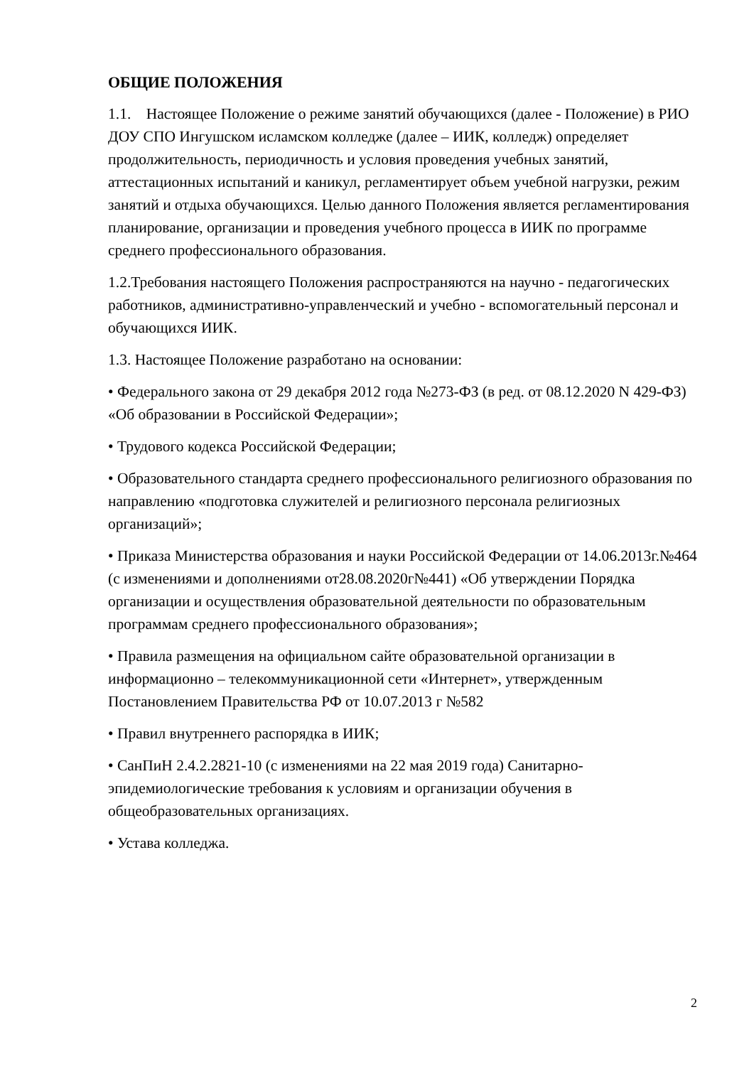ОБЩИЕ ПОЛОЖЕНИЯ
1.1. Настоящее Положение о режиме занятий обучающихся (далее - Положение) в РИО ДОУ СПО Ингушском исламском колледже (далее – ИИК, колледж) определяет продолжительность, периодичность и условия проведения учебных занятий, аттестационных испытаний и каникул, регламентирует объем учебной нагрузки, режим занятий и отдыха обучающихся. Целью данного Положения является регламентирования планирование, организации и проведения учебного процесса в ИИК по программе среднего профессионального образования.
1.2.Требования настоящего Положения распространяются на научно - педагогических работников, административно-управленческий и учебно - вспомогательный персонал и обучающихся ИИК.
1.3. Настоящее Положение разработано на основании:
• Федерального закона от 29 декабря 2012 года №273-ФЗ (в ред. от 08.12.2020 N 429-ФЗ) «Об образовании в Российской Федерации»;
• Трудового кодекса Российской Федерации;
• Образовательного стандарта среднего профессионального религиозного образования по направлению «подготовка служителей и религиозного персонала религиозных организаций»;
• Приказа Министерства образования и науки Российской Федерации от 14.06.2013г.№464 (с изменениями и дополнениями от28.08.2020г№441) «Об утверждении Порядка организации и осуществления образовательной деятельности по образовательным программам среднего профессионального образования»;
• Правила размещения на официальном сайте образовательной организации в информационно – телекоммуникационной сети «Интернет», утвержденным Постановлением Правительства РФ от 10.07.2013 г №582
• Правил внутреннего распорядка в ИИК;
• СанПиН 2.4.2.2821-10 (с изменениями на 22 мая 2019 года) Санитарно-эпидемиологические требования к условиям и организации обучения в общеобразовательных организациях.
• Устава колледжа.
2